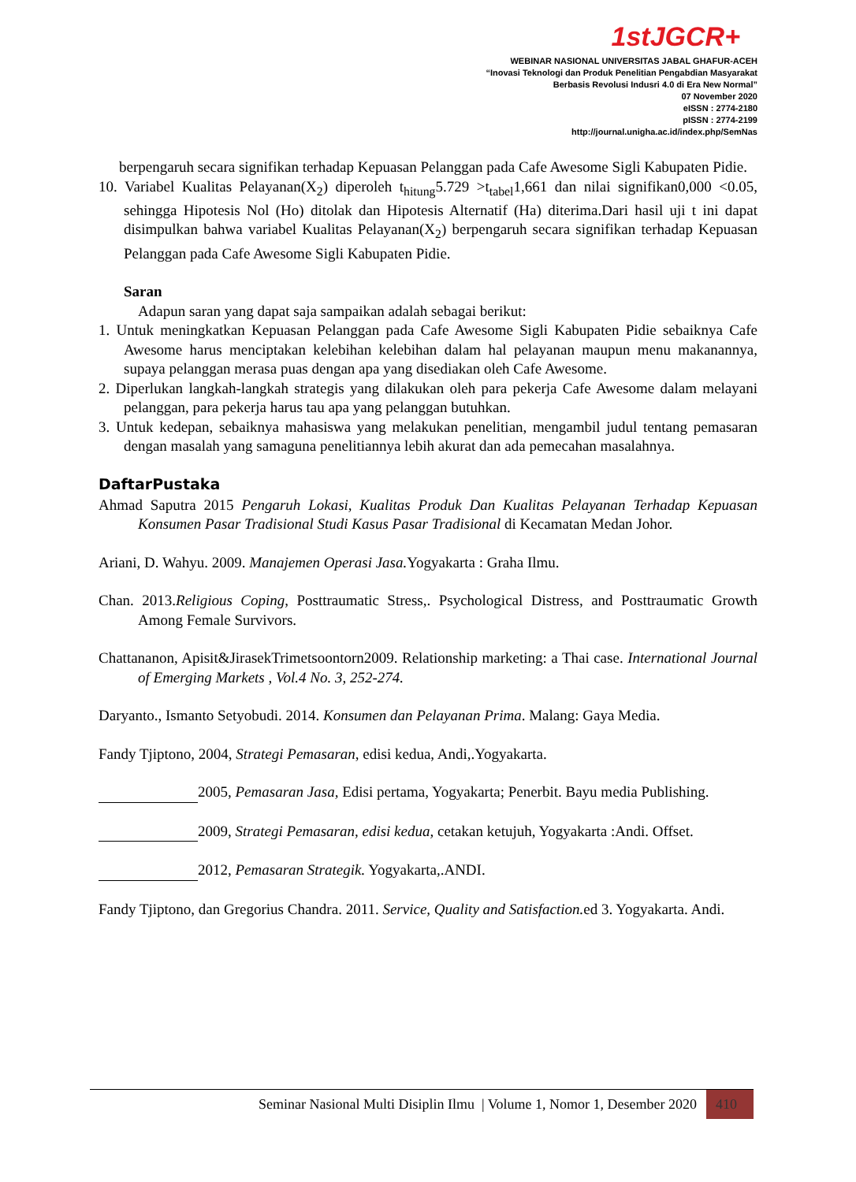1stJGCR+
WEBINAR NASIONAL UNIVERSITAS JABAL GHAFUR-ACEH
“Inovasi Teknologi dan Produk Penelitian Pengabdian Masyarakat
Berbasis Revolusi Indusri 4.0 di Era New Normal”
07 November 2020
eISSN : 2774-2180
pISSN : 2774-2199
http://journal.unigha.ac.id/index.php/SemNas
berpengaruh secara signifikan terhadap Kepuasan Pelanggan pada Cafe Awesome Sigli Kabupaten Pidie.
10. Variabel Kualitas Pelayanan(X<sub>2</sub>) diperoleh t<sub>hitung</sub>5.729 >t<sub>tabel</sub>1,661 dan nilai signifikan0,000 <0.05, sehingga Hipotesis Nol (Ho) ditolak dan Hipotesis Alternatif (Ha) diterima.Dari hasil uji t ini dapat disimpulkan bahwa variabel Kualitas Pelayanan(X<sub>2</sub>) berpengaruh secara signifikan terhadap Kepuasan Pelanggan pada Cafe Awesome Sigli Kabupaten Pidie.
Saran
Adapun saran yang dapat saja sampaikan adalah sebagai berikut:
1. Untuk meningkatkan Kepuasan Pelanggan pada Cafe Awesome Sigli Kabupaten Pidie sebaiknya Cafe Awesome harus menciptakan kelebihan kelebihan dalam hal pelayanan maupun menu makanannya, supaya pelanggan merasa puas dengan apa yang disediakan oleh Cafe Awesome.
2. Diperlukan langkah-langkah strategis yang dilakukan oleh para pekerja Cafe Awesome dalam melayani pelanggan, para pekerja harus tau apa yang pelanggan butuhkan.
3. Untuk kedepan, sebaiknya mahasiswa yang melakukan penelitian, mengambil judul tentang pemasaran dengan masalah yang samaguna penelitiannya lebih akurat dan ada pemecahan masalahnya.
DaftarPustaka
Ahmad Saputra 2015 Pengaruh Lokasi, Kualitas Produk Dan Kualitas Pelayanan Terhadap Kepuasan Konsumen Pasar Tradisional Studi Kasus Pasar Tradisional di Kecamatan Medan Johor.
Ariani, D. Wahyu. 2009. Manajemen Operasi Jasa. Yogyakarta : Graha Ilmu.
Chan. 2013.Religious Coping, Posttraumatic Stress,. Psychological Distress, and Posttraumatic Growth Among Female Survivors.
Chattananon, Apisit&JirasekTrimetsoontorn2009. Relationship marketing: a Thai case. International Journal of Emerging Markets , Vol.4 No. 3, 252-274.
Daryanto., Ismanto Setyobudi. 2014. Konsumen dan Pelayanan Prima. Malang: Gaya Media.
Fandy Tjiptono, 2004, Strategi Pemasaran, edisi kedua, Andi,.Yogyakarta.
2005, Pemasaran Jasa, Edisi pertama, Yogyakarta; Penerbit. Bayu media Publishing.
2009, Strategi Pemasaran, edisi kedua, cetakan ketujuh, Yogyakarta :Andi. Offset.
2012, Pemasaran Strategik. Yogyakarta,.ANDI.
Fandy Tjiptono, dan Gregorius Chandra. 2011. Service, Quality and Satisfaction. ed 3. Yogyakarta. Andi.
Seminar Nasional Multi Disiplin Ilmu | Volume 1, Nomor 1, Desember 2020 410